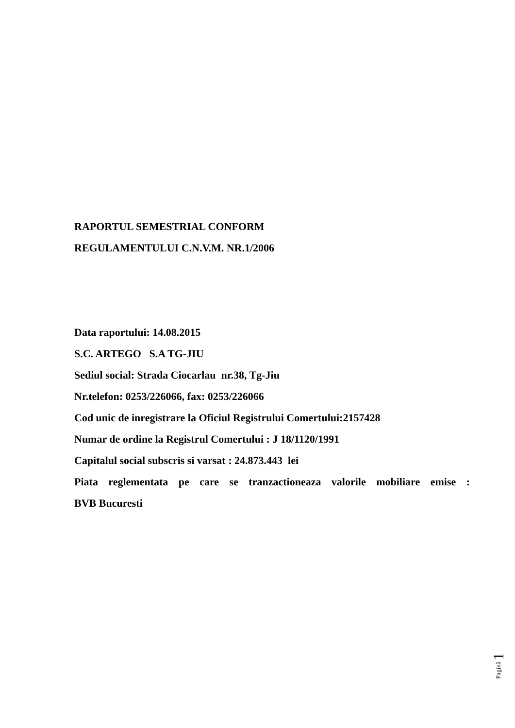RAPORTUL SEMESTRIAL CONFORM
REGULAMENTULUI C.N.V.M. NR.1/2006
Data raportului: 14.08.2015
S.C. ARTEGO S.A TG-JIU
Sediul social: Strada Ciocarlau nr.38, Tg-Jiu
Nr.telefon: 0253/226066, fax: 0253/226066
Cod unic de inregistrare la Oficiul Registrului Comertului:2157428
Numar de ordine la Registrul Comertului : J 18/1120/1991
Capitalul social subscris si varsat : 24.873.443 lei
Piata reglementata pe care se tranzactioneaza valorile mobiliare emise :
BVB Bucuresti
Pagină 1